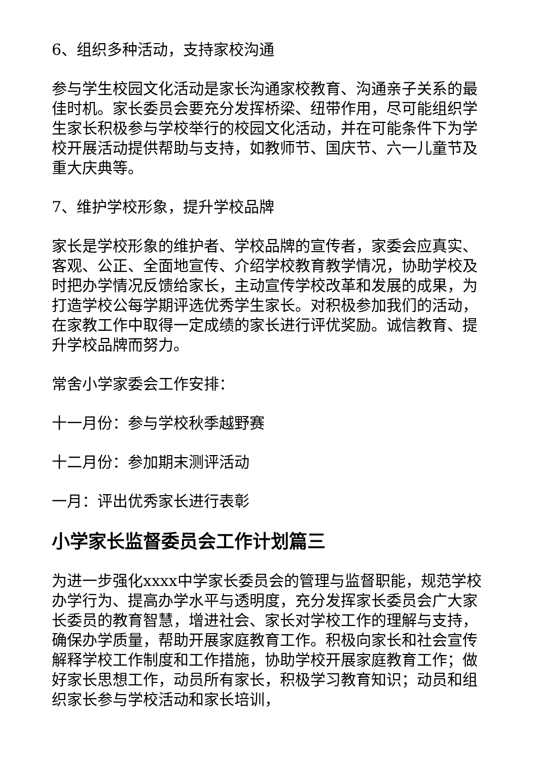6、组织多种活动，支持家校沟通
参与学生校园文化活动是家长沟通家校教育、沟通亲子关系的最佳时机。家长委员会要充分发挥桥梁、纽带作用，尽可能组织学生家长积极参与学校举行的校园文化活动，并在可能条件下为学校开展活动提供帮助与支持，如教师节、国庆节、六一儿童节及重大庆典等。
7、维护学校形象，提升学校品牌
家长是学校形象的维护者、学校品牌的宣传者，家委会应真实、客观、公正、全面地宣传、介绍学校教育教学情况，协助学校及时把办学情况反馈给家长，主动宣传学校改革和发展的成果，为打造学校公每学期评选优秀学生家长。对积极参加我们的活动，在家教工作中取得一定成绩的家长进行评优奖励。诚信教育、提升学校品牌而努力。
常舍小学家委会工作安排：
十一月份：参与学校秋季越野赛
十二月份：参加期末测评活动
一月：评出优秀家长进行表彰
小学家长监督委员会工作计划篇三
为进一步强化xxxx中学家长委员会的管理与监督职能，规范学校办学行为、提高办学水平与透明度，充分发挥家长委员会广大家长委员的教育智慧，增进社会、家长对学校工作的理解与支持，确保办学质量，帮助开展家庭教育工作。积极向家长和社会宣传解释学校工作制度和工作措施，协助学校开展家庭教育工作；做好家长思想工作，动员所有家长，积极学习教育知识；动员和组织家长参与学校活动和家长培训，